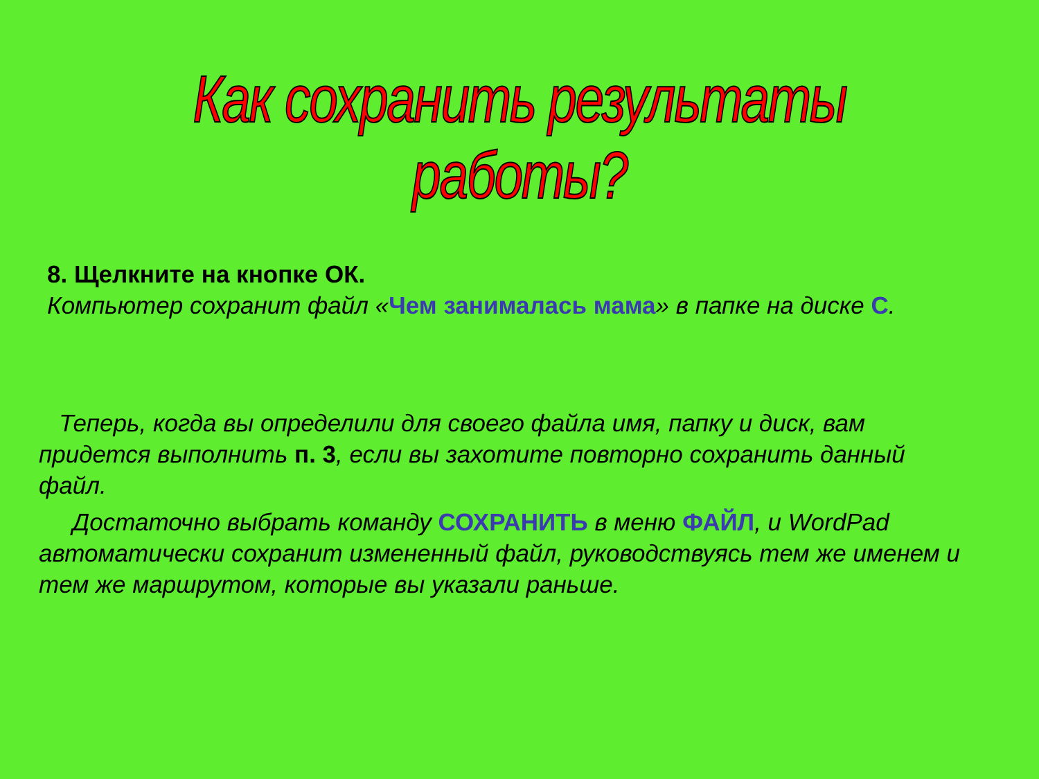Как сохранить результаты работы?
8. Щелкните на кнопке ОК.
Компьютер сохранит файл «Чем занималась мама» в папке на диске С.
Теперь, когда вы определили для своего файла имя, папку и диск, вам придется выполнить п. 3, если вы захотите повторно сохранить данный файл.
Достаточно выбрать команду СОХРАНИТЬ в меню ФАЙЛ, и WordPad автоматически сохранит измененный файл, руководствуясь тем же именем и тем же маршрутом, которые вы указали раньше.